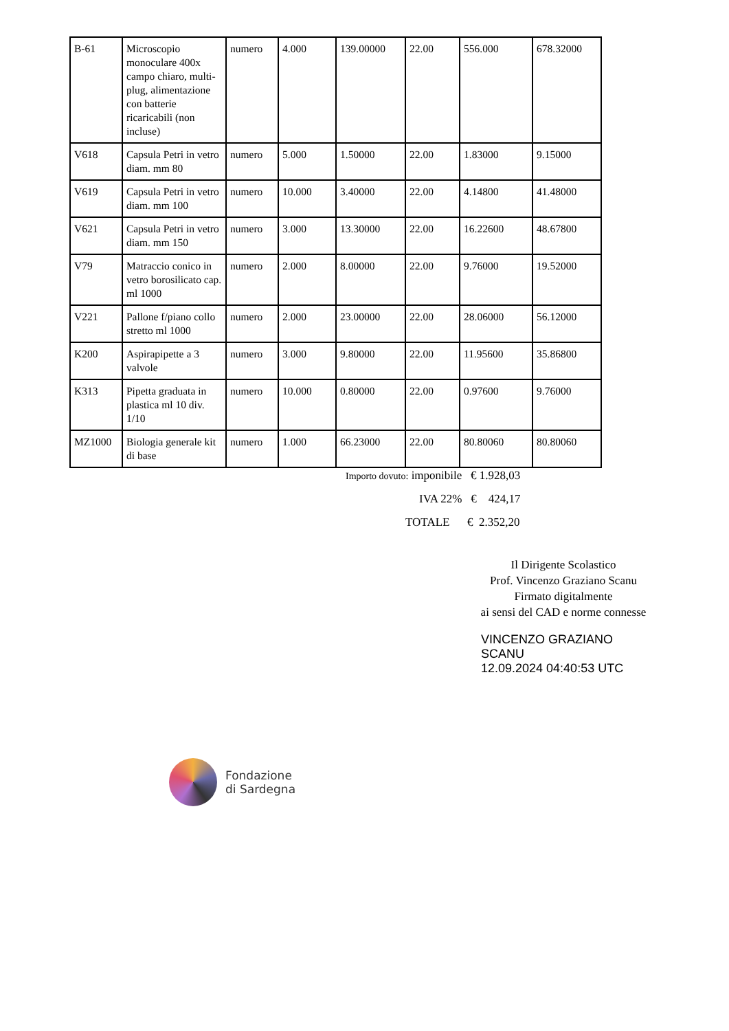| B-61 | Microscopio monoculare 400x campo chiaro, multi-plug, alimentazione con batterie ricaricabili (non incluse) | numero | 4.000 | 139.00000 | 22.00 | 556.000 | 678.32000 |
| V618 | Capsula Petri in vetro diam. mm 80 | numero | 5.000 | 1.50000 | 22.00 | 1.83000 | 9.15000 |
| V619 | Capsula Petri in vetro diam. mm 100 | numero | 10.000 | 3.40000 | 22.00 | 4.14800 | 41.48000 |
| V621 | Capsula Petri in vetro diam. mm 150 | numero | 3.000 | 13.30000 | 22.00 | 16.22600 | 48.67800 |
| V79 | Matraccio conico in vetro borosilicato cap. ml 1000 | numero | 2.000 | 8.00000 | 22.00 | 9.76000 | 19.52000 |
| V221 | Pallone f/piano collo stretto ml 1000 | numero | 2.000 | 23.00000 | 22.00 | 28.06000 | 56.12000 |
| K200 | Aspirapipette a 3 valvole | numero | 3.000 | 9.80000 | 22.00 | 11.95600 | 35.86800 |
| K313 | Pipetta graduata in plastica ml 10 div. 1/10 | numero | 10.000 | 0.80000 | 22.00 | 0.97600 | 9.76000 |
| MZ1000 | Biologia generale kit di base | numero | 1.000 | 66.23000 | 22.00 | 80.80060 | 80.80060 |
Importo dovuto: imponibile € 1.928,03
IVA 22% € 424,17
TOTALE € 2.352,20
Il Dirigente Scolastico
Prof. Vincenzo Graziano Scanu
Firmato digitalmente
ai sensi del CAD e norme connesse
VINCENZO GRAZIANO
SCANU
12.09.2024 04:40:53 UTC
Fondazione
di Sardegna